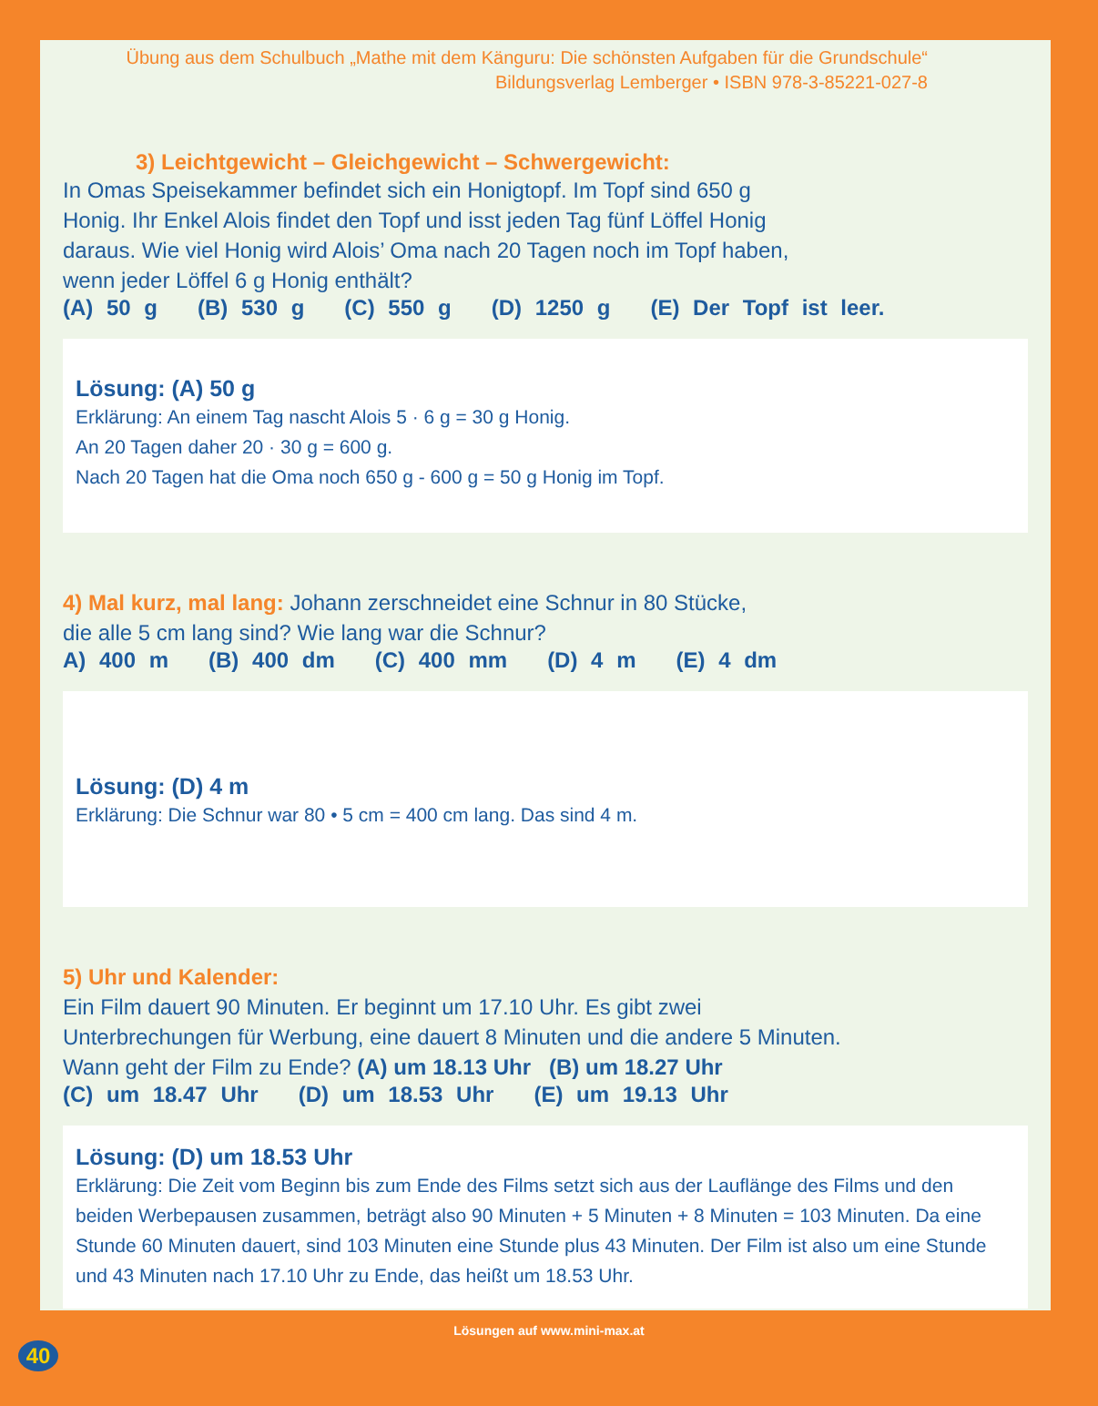Übung aus dem Schulbuch „Mathe mit dem Känguru: Die schönsten Aufgaben für die Grundschule“
Bildungsverlag Lemberger • ISBN 978-3-85221-027-8
3) Leichtgewicht – Gleichgewicht – Schwergewicht:
In Omas Speisekammer befindet sich ein Honigtopf. Im Topf sind 650 g
Honig. Ihr Enkel Alois findet den Topf und isst jeden Tag fünf Löffel Honig
daraus. Wie viel Honig wird Alois’ Oma nach 20 Tagen noch im Topf haben,
wenn jeder Löffel 6 g Honig enthält?
(A) 50 g (B) 530 g (C) 550 g (D) 1250 g (E) Der Topf ist leer.
Lösung: (A) 50 g
Erklärung: An einem Tag nascht Alois 5 · 6 g = 30 g Honig.
An 20 Tagen daher 20 · 30 g = 600 g.
Nach 20 Tagen hat die Oma noch 650 g - 600 g = 50 g Honig im Topf.
4) Mal kurz, mal lang: Johann zerschneidet eine Schnur in 80 Stücke,
die alle 5 cm lang sind? Wie lang war die Schnur?
A) 400 m (B) 400 dm (C) 400 mm (D) 4 m (E) 4 dm
Lösung: (D) 4 m
Erklärung: Die Schnur war 80 • 5 cm = 400 cm lang. Das sind 4 m.
5) Uhr und Kalender:
Ein Film dauert 90 Minuten. Er beginnt um 17.10 Uhr. Es gibt zwei
Unterbrechungen für Werbung, eine dauert 8 Minuten und die andere 5 Minuten.
Wann geht der Film zu Ende? (A) um 18.13 Uhr (B) um 18.27 Uhr
(C) um 18.47 Uhr (D) um 18.53 Uhr (E) um 19.13 Uhr
Lösung: (D) um 18.53 Uhr
Erklärung: Die Zeit vom Beginn bis zum Ende des Films setzt sich aus der Lauflänge des Films und den beiden Werbepausen zusammen, beträgt also 90 Minuten + 5 Minuten + 8 Minuten = 103 Minuten. Da eine Stunde 60 Minuten dauert, sind 103 Minuten eine Stunde plus 43 Minuten. Der Film ist also um eine Stunde und 43 Minuten nach 17.10 Uhr zu Ende, das heißt um 18.53 Uhr.
40
Lösungen auf www.mini-max.at